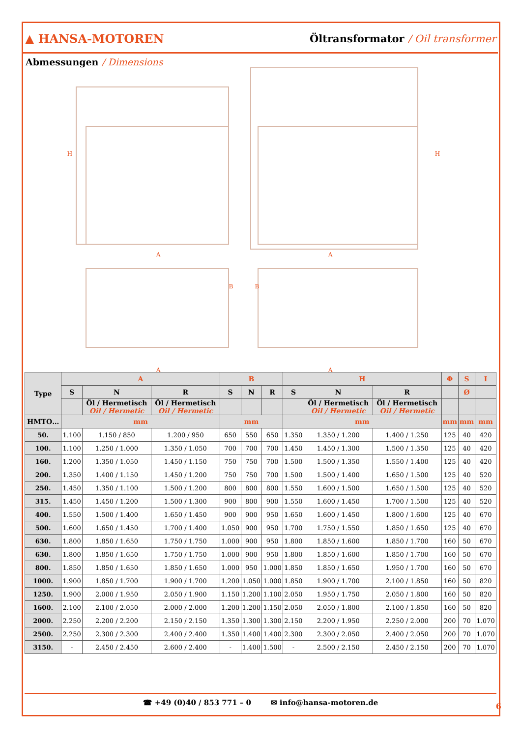▲ HANSA-MOTOREN Öltransformator / Oil transformer
Abmessungen / Dimensions
H
H
A
A
B
B
A
A
| Type | A | | | B | | | H | | | Φ | S | I |
| --- | --- | --- | --- | --- | --- | --- | --- | --- | --- | --- | --- | --- |
| | S | N | R | S | N | R | S | N | R | | Ø | |
| | | Öl / Hermetisch Oil / Hermetic | Öl / Hermetisch Oil / Hermetic | | | | | Öl / Hermetisch Oil / Hermetic | Öl / Hermetisch Oil / Hermetic | | | |
| HMTO… | mm | | | mm | | | mm | | | mm | mm | mm |
| 50. | 1.100 | 1.150 / 850 | 1.200 / 950 | 650 | 550 | 650 | 1.350 | 1.350 / 1.200 | 1.400 / 1.250 | 125 | 40 | 420 |
| 100. | 1.100 | 1.250 / 1.000 | 1.350 / 1.050 | 700 | 700 | 700 | 1.450 | 1.450 / 1.300 | 1.500 / 1.350 | 125 | 40 | 420 |
| 160. | 1.200 | 1.350 / 1.050 | 1.450 / 1.150 | 750 | 750 | 700 | 1.500 | 1.500 / 1.350 | 1.550 / 1.400 | 125 | 40 | 420 |
| 200. | 1.350 | 1.400 / 1.150 | 1.450 / 1.200 | 750 | 750 | 700 | 1.500 | 1.500 / 1.400 | 1.650 / 1.500 | 125 | 40 | 520 |
| 250. | 1.450 | 1.350 / 1.100 | 1.500 / 1.200 | 800 | 800 | 800 | 1.550 | 1.600 / 1.500 | 1.650 / 1.500 | 125 | 40 | 520 |
| 315. | 1.450 | 1.450 / 1.200 | 1.500 / 1.300 | 900 | 800 | 900 | 1.550 | 1.600 / 1.450 | 1.700 / 1.500 | 125 | 40 | 520 |
| 400. | 1.550 | 1.500 / 1.400 | 1.650 / 1.450 | 900 | 900 | 950 | 1.650 | 1.600 / 1.450 | 1.800 / 1.600 | 125 | 40 | 670 |
| 500. | 1.600 | 1.650 / 1.450 | 1.700 / 1.400 | 1.050 | 900 | 950 | 1.700 | 1.750 / 1.550 | 1.850 / 1.650 | 125 | 40 | 670 |
| 630. | 1.800 | 1.850 / 1.650 | 1.750 / 1.750 | 1.000 | 900 | 950 | 1.800 | 1.850 / 1.600 | 1.850 / 1.700 | 160 | 50 | 670 |
| 630. | 1.800 | 1.850 / 1.650 | 1.750 / 1.750 | 1.000 | 900 | 950 | 1.800 | 1.850 / 1.600 | 1.850 / 1.700 | 160 | 50 | 670 |
| 800. | 1.850 | 1.850 / 1.650 | 1.850 / 1.650 | 1.000 | 950 | 1.000 | 1.850 | 1.850 / 1.650 | 1.950 / 1.700 | 160 | 50 | 670 |
| 1000. | 1.900 | 1.850 / 1.700 | 1.900 / 1.700 | 1.200 | 1.050 | 1.000 | 1.850 | 1.900 / 1.700 | 2.100 / 1.850 | 160 | 50 | 820 |
| 1250. | 1.900 | 2.000 / 1.950 | 2.050 / 1.900 | 1.150 | 1.200 | 1.100 | 2.050 | 1.950 / 1.750 | 2.050 / 1.800 | 160 | 50 | 820 |
| 1600. | 2.100 | 2.100 / 2.050 | 2.000 / 2.000 | 1.200 | 1.200 | 1.150 | 2.050 | 2.050 / 1.800 | 2.100 / 1.850 | 160 | 50 | 820 |
| 2000. | 2.250 | 2.200 / 2.200 | 2.150 / 2.150 | 1.350 | 1.300 | 1.300 | 2.150 | 2.200 / 1.950 | 2.250 / 2.000 | 200 | 70 | 1.070 |
| 2500. | 2.250 | 2.300 / 2.300 | 2.400 / 2.400 | 1.350 | 1.400 | 1.400 | 2.300 | 2.300 / 2.050 | 2.400 / 2.050 | 200 | 70 | 1.070 |
| 3150. | - | 2.450 / 2.450 | 2.600 / 2.400 | - | 1.400 | 1.500 | - | 2.500 / 2.150 | 2.450 / 2.150 | 200 | 70 | 1.070 |
☎ +49 (0)40 / 853 771 – 0 ✉ info@hansa-motoren.de
6